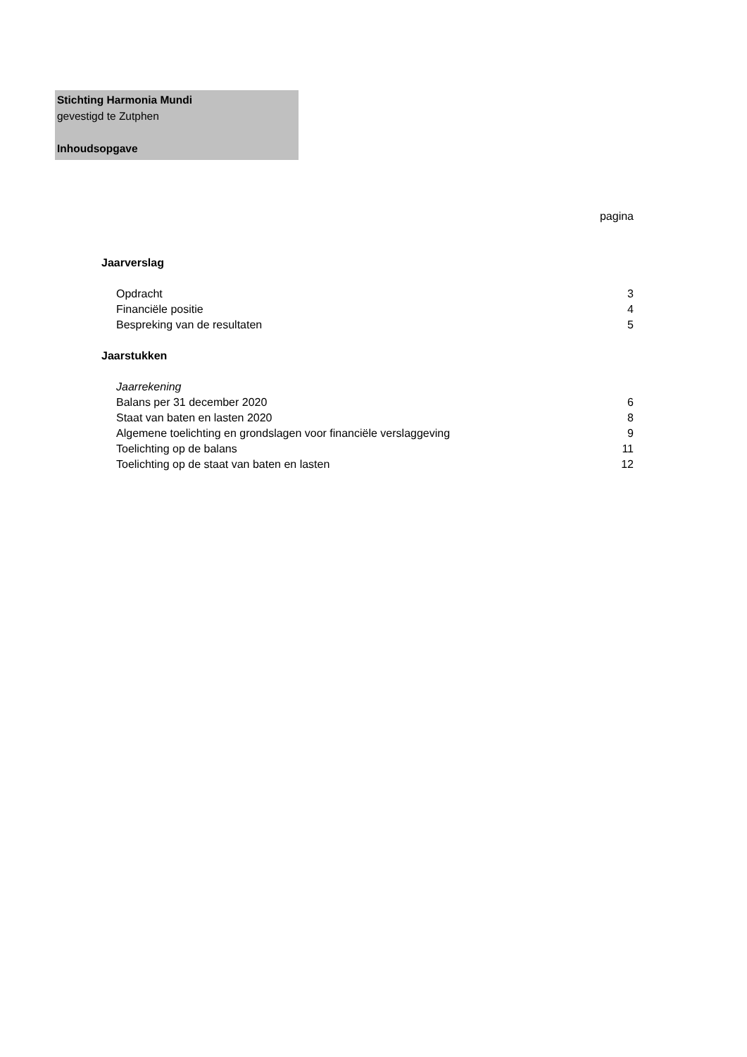Stichting Harmonia Mundi
gevestigd te Zutphen
Inhoudsopgave
pagina
Jaarverslag
Opdracht 3
Financiële positie 4
Bespreking van de resultaten 5
Jaarstukken
Jaarrekening
Balans per 31 december 2020 6
Staat van baten en lasten 2020 8
Algemene toelichting en grondslagen voor financiële verslaggeving 9
Toelichting op de balans 11
Toelichting op de staat van baten en lasten 12